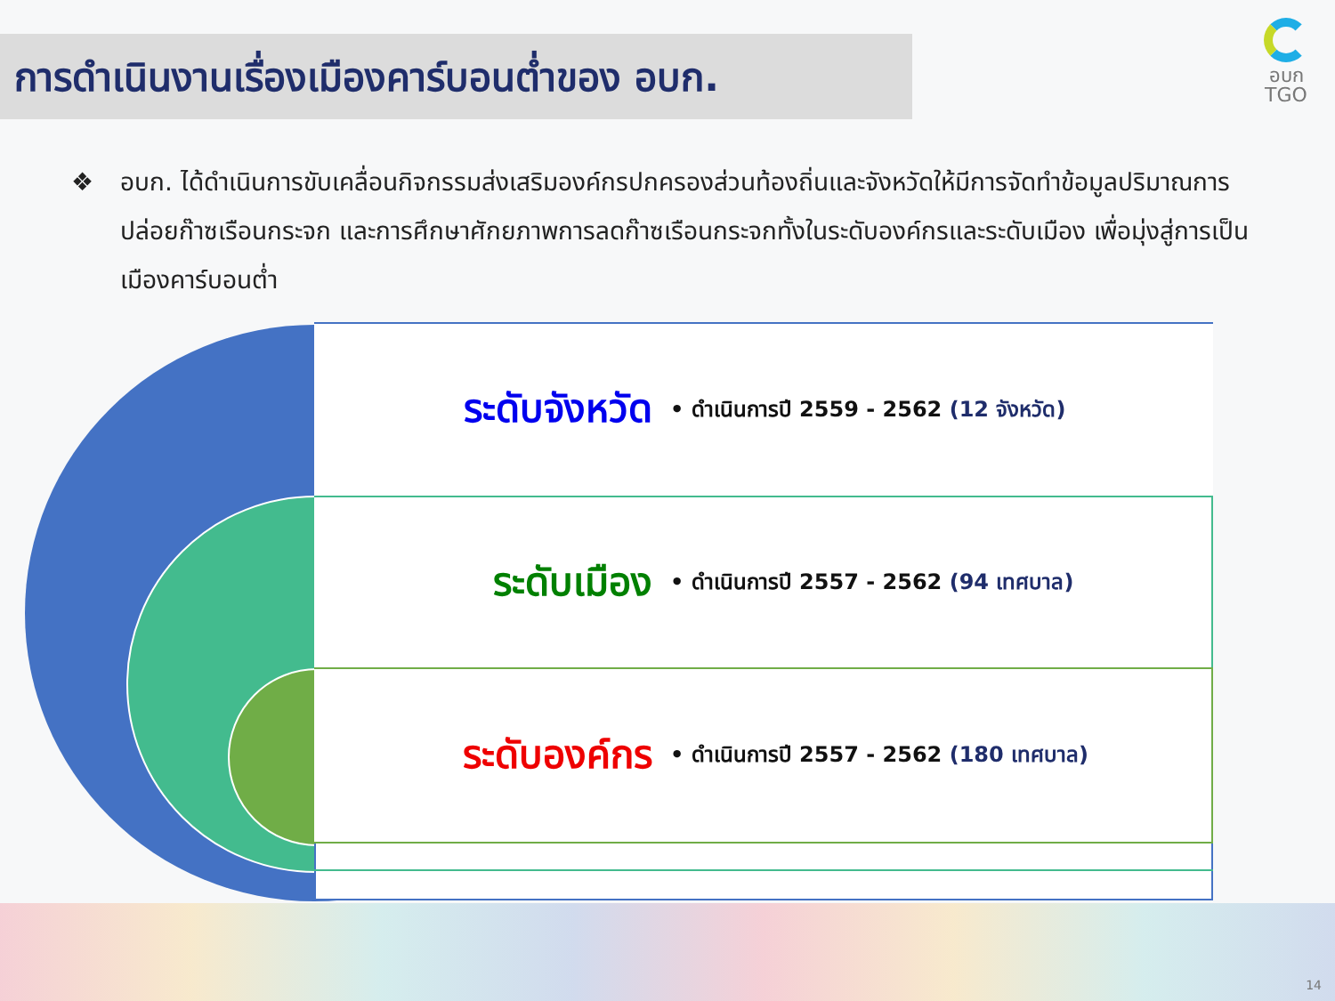การดำเนินงานเรื่องเมืองคาร์บอนต่ำของ อบก.
อบก
TGO
❖ อบก. ได้ดำเนินการขับเคลื่อนกิจกรรมส่งเสริมองค์กรปกครองส่วนท้องถิ่นและจังหวัดให้มีการจัดทำข้อมูลปริมาณการปล่อยก๊าซเรือนกระจก และการศึกษาศักยภาพการลดก๊าซเรือนกระจกทั้งในระดับองค์กรและระดับเมือง เพื่อมุ่งสู่การเป็นเมืองคาร์บอนต่ำ
ระดับจังหวัด
• ดำเนินการปี 2559 - 2562 (12 จังหวัด)
ระดับเมือง
• ดำเนินการปี 2557 - 2562 (94 เทศบาล)
ระดับองค์กร
• ดำเนินการปี 2557 - 2562 (180 เทศบาล)
14